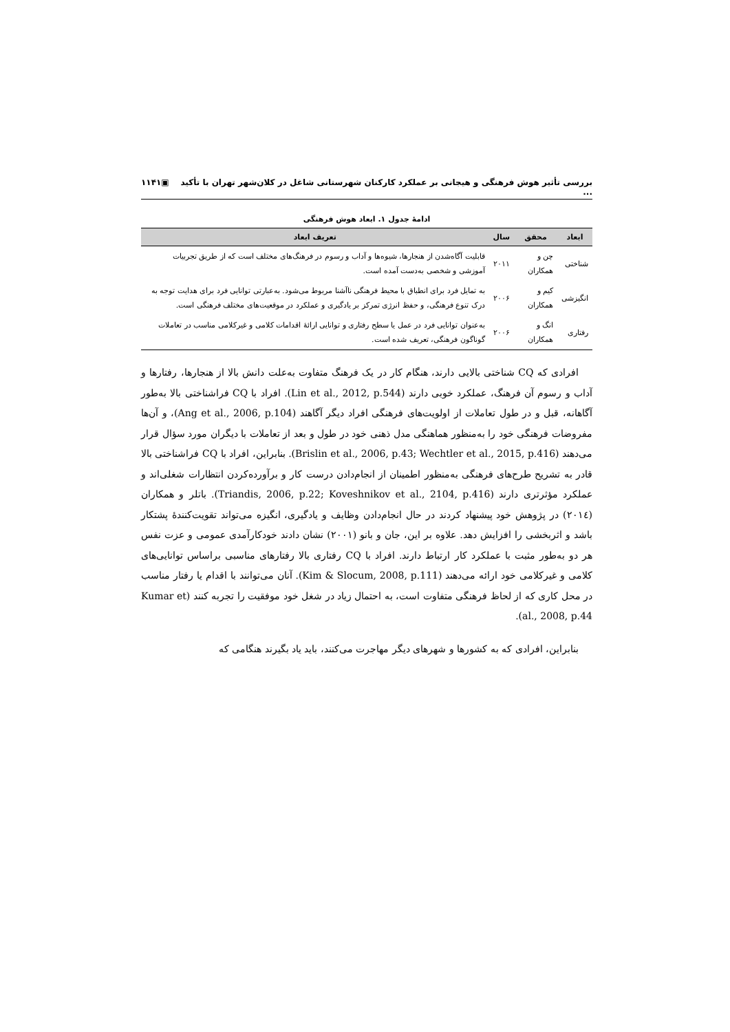بررسی تأثیر هوش فرهنگی و هیجانی بر عملکرد کارکنان شهرستانی شاغل در کلان‌شهر تهران با تأکید ... ▣۱۱۴۱
ادامهٔ جدول ۱. ابعاد هوش فرهنگی
| ابعاد | محقق | سال | تعریف ابعاد |
| --- | --- | --- | --- |
| شناختی | چن و همکاران | ۲۰۱۱ | قابلیت آگاه‌شدن از هنجارها، شیوه‌ها و آداب و رسوم در فرهنگ‌های مختلف است که از طریق تجربیات آموزشی و شخصی به‌دست آمده است. |
| انگیزشی | کیم و همکاران | ۲۰۰۶ | به تمایل فرد برای انطباق با محیط فرهنگی ناآشنا مربوط می‌شود. به‌عبارتی توانایی فرد برای هدایت توجه به درک تنوع فرهنگی، و حفظ انرژی تمرکز بر یادگیری و عملکرد در موقعیت‌های مختلف فرهنگی است. |
| رفتاری | انگ و همکاران | ۲۰۰۶ | به‌عنوان توانایی فرد در عمل یا سطح رفتاری و توانایی ارائهٔ اقدامات کلامی و غیرکلامی مناسب در تعاملات گوناگون فرهنگی، تعریف شده است. |
افرادی که CQ شناختی بالایی دارند، هنگام کار در یک فرهنگ متفاوت به‌علت دانش بالا از هنجارها، رفتارها و آداب و رسوم آن فرهنگ، عملکرد خوبی دارند (Lin et al., 2012, p.544). افراد با CQ فراشناختی بالا به‌طور آگاهانه، قبل و در طول تعاملات از اولویت‌های فرهنگی افراد دیگر آگاهند (Ang et al., 2006, p.104)، و آن‌ها مفروضات فرهنگی خود را به‌منظور هماهنگی مدل ذهنی خود در طول و بعد از تعاملات با دیگران مورد سؤال قرار می‌دهند (Brislin et al., 2006, p.43; Wechtler et al., 2015, p.416). بنابراین، افراد با CQ فراشناختی بالا قادر به تشریح طرح‌های فرهنگی به‌منظور اطمینان از انجام‌دادن درست کار و برآورده‌کردن انتظارات شغلی‌اند و عملکرد مؤثرتری دارند (Triandis, 2006, p.22; Koveshnikov et al., 2104, p.416). باتلر و همکاران (۲۰۱٤) در پژوهش خود پیشنهاد کردند در حال انجام‌دادن وظایف و یادگیری، انگیزه می‌تواند تقویت‌کنندهٔ پشتکار باشد و اثربخشی را افزایش دهد. علاوه بر این، جان و بانو (۲۰۰۱) نشان دادند خودکارآمدی عمومی و عزت نفس هر دو به‌طور مثبت با عملکرد کار ارتباط دارند. افراد با CQ رفتاری بالا رفتارهای مناسبی براساس توانایی‌های کلامی و غیرکلامی خود ارائه می‌دهند (Kim & Slocum, 2008, p.111). آنان می‌توانند با اقدام یا رفتار مناسب در محل کاری که از لحاظ فرهنگی متفاوت است، به احتمال زیاد در شغل خود موفقیت را تجربه کنند (Kumar et al., 2008, p.44).
بنابراین، افرادی که به کشورها و شهرهای دیگر مهاجرت می‌کنند، باید یاد بگیرند هنگامی که